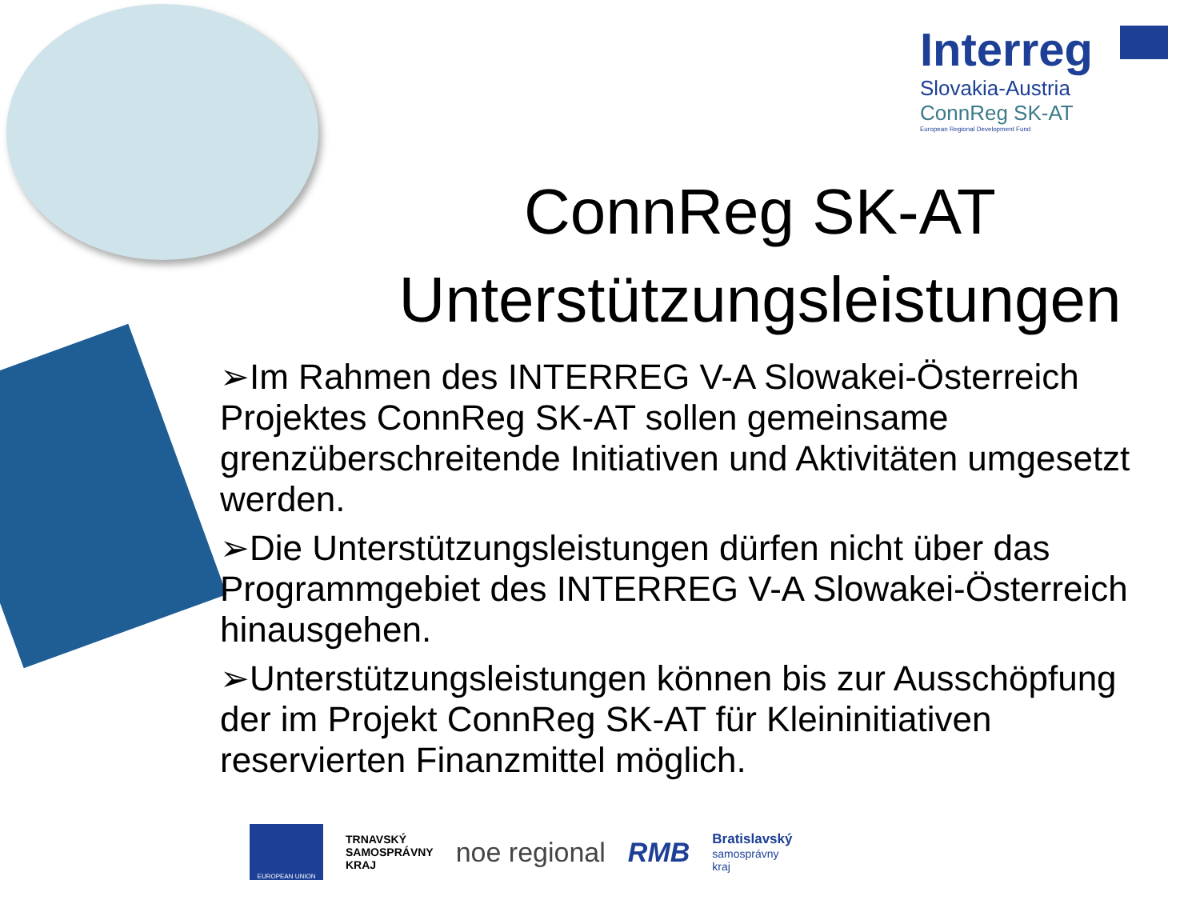Interreg
Slovakia-Austria
ConnReg SK-AT
European Regional Development Fund
ConnReg SK-AT
Unterstützungsleistungen
➢Im Rahmen des INTERREG V-A Slowakei-Österreich Projektes ConnReg SK-AT sollen gemeinsame grenzüberschreitende Initiativen und Aktivitäten umgesetzt werden.
➢Die Unterstützungsleistungen dürfen nicht über das Programmgebiet des INTERREG V-A Slowakei-Österreich hinausgehen.
➢Unterstützungsleistungen können bis zur Ausschöpfung der im Projekt ConnReg SK-AT für Kleininitiativen reservierten Finanzmittel möglich.
EUROPEAN UNION
TRNAVSKÝ
SAMOSPRÁVNY
KRAJ
noe regional RMB
Bratislavský
samosprávny
kraj